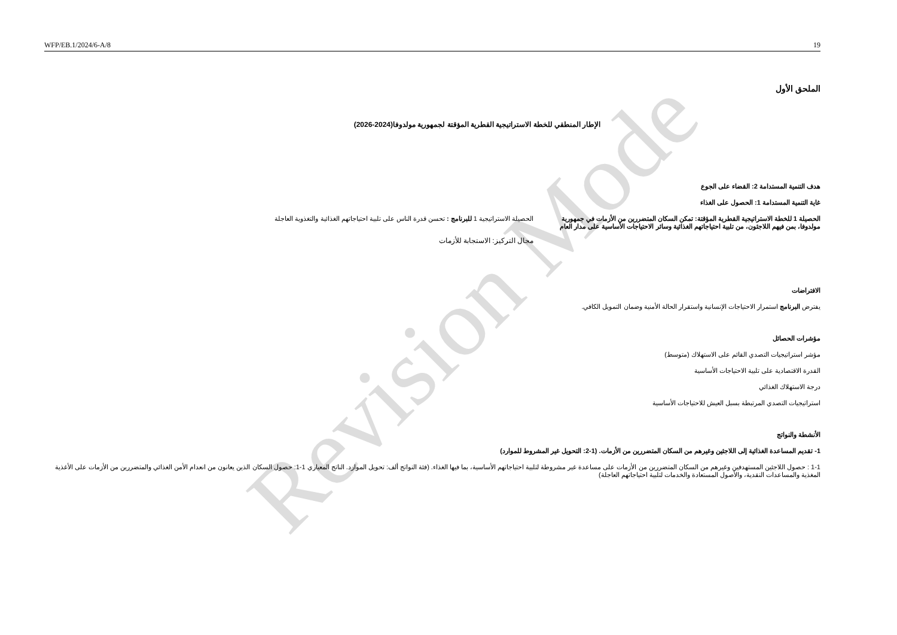Revision Mode
WFP/EB.1/2024/6-A/8 19
الملحق الأول
الإطار المنطقي للخطة الاستراتيجية القطرية المؤقتة لجمهورية مولدوفا(2024-2026)
هدف التنمية المستدامة 2: القضاء على الجوع
غاية التنمية المستدامة 1: الحصول على الغذاء
الحصيلة 1 للخطة الاستراتيجية القطرية المؤقتة: تمكن السكان المتضررين من الأزمات في جمهورية مولدوفا، بمن فيهم اللاجئون، من تلبية احتياجاتهم الغذائية وسائر الاحتياجات الأساسية على مدار العام
الحصيلة الاستراتيجية 1 للبرنامج : تحسن قدرة الناس على تلبية احتياجاتهم الغذائية والتغذوية العاجلة
مجال التركيز: الاستجابة للأزمات
الافتراضات
يفترض البرنامج استمرار الاحتياجات الإنسانية واستقرار الحالة الأمنية وضمان التمويل الكافي.
مؤشرات الحصائل
مؤشر استراتيجيات التصدي القائم على الاستهلاك (متوسط)
القدرة الاقتصادية على تلبية الاحتياجات الأساسية
درجة الاستهلاك الغذائي
استراتيجيات التصدي المرتبطة بسبل العيش للاحتياجات الأساسية
الأنشطة والنواتج
1- تقديم المساعدة الغذائية إلى اللاجئين وغيرهم من السكان المتضررين من الأزمات. (1-2: التحويل غير المشروط للموارد)
1-1 : حصول اللاجئين المستهدفين وغيرهم من السكان المتضررين من الأزمات على مساعدة غير مشروطة لتلبية احتياجاتهم الأساسية، بما فيها الغذاء. (فئة النواتج ألف: تحويل الموارد. الناتج المعياري 1-1: حصول السكان الذين يعانون من انعدام الأمن الغذائي والمتضررين من الأزمات على الأغذية المغذية والمساعدات النقدية، والأصول المستعادة والخدمات لتلبية احتياجاتهم العاجلة)